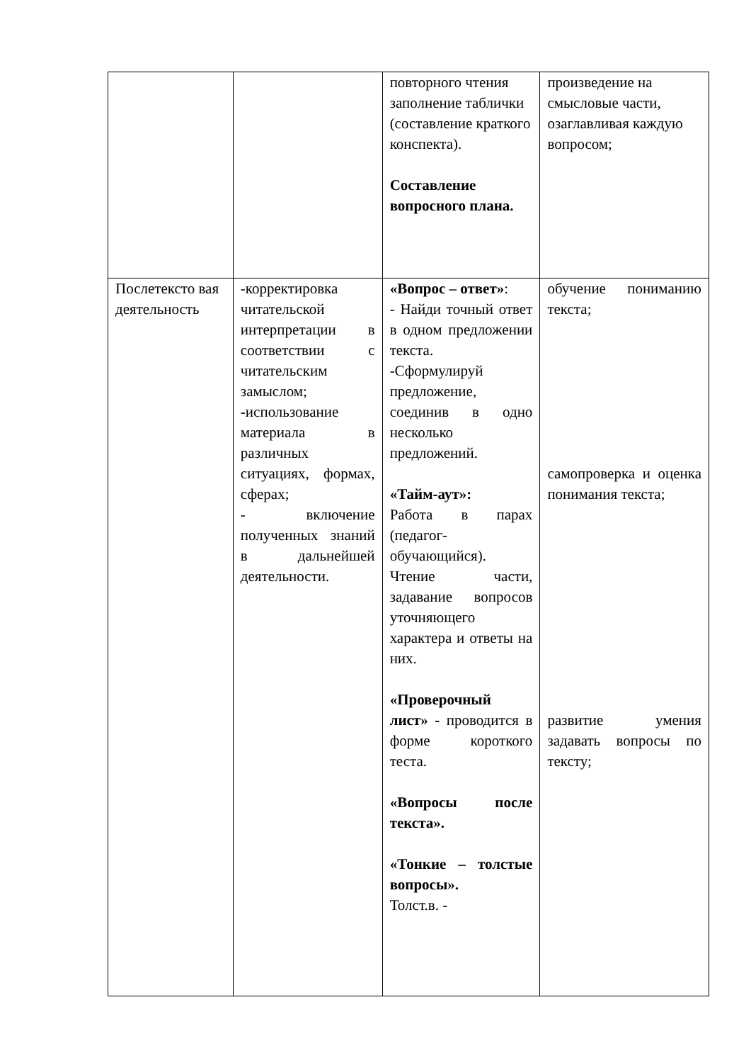| | | повторного чтения заполнение таблички (составление краткого конспекта). Составление вопросного плана. | произведение на смысловые части, озаглавливая каждую вопросом; |
| Послетексто вая деятельность | -корректировка читательской интерпретации в соответствии с читательским замыслом; -использование материала в различных ситуациях, формах, сферах; - включение полученных знаний в дальнейшей деятельности. | «Вопрос – ответ» : - Найди точный ответ в одном предложении текста. -Сформулируй предложение, соединив в одно несколько предложений. «Тайм-аут»: Работа в парах (педагог-обучающийся). Чтение части, задавание вопросов уточняющего характера и ответы на них. «Проверочный лист» - проводится в форме короткого теста. «Вопросы после текста». «Тонкие – толстые вопросы». Толст.в. - | обучение пониманию текста; самопроверка и оценка понимания текста; развитие умения задавать вопросы по тексту; |